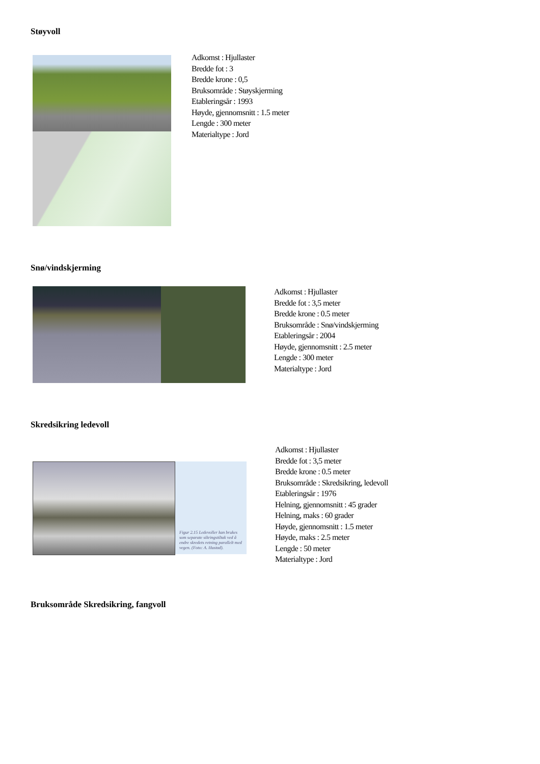Støyvoll
Adkomst : Hjullaster
Bredde fot : 3
Bredde krone : 0,5
Bruksområde : Støyskjerming
Etableringsår : 1993
Høyde, gjennomsnitt : 1.5 meter
Lengde : 300 meter
Materialtype : Jord
Snø/vindskjerming
Adkomst : Hjullaster
Bredde fot : 3,5 meter
Bredde krone : 0.5 meter
Bruksområde : Snø/vindskjerming
Etableringsår : 2004
Høyde, gjennomsnitt : 2.5 meter
Lengde : 300 meter
Materialtype : Jord
Skredsikring ledevoll
Figur 2.15 Ledevoller kan brukes som separate sikringstiltak ved å endre skredets retning parallelt med vegen. (Foto: A. Hustad).
Adkomst : Hjullaster
Bredde fot : 3,5 meter
Bredde krone : 0.5 meter
Bruksområde : Skredsikring, ledevoll
Etableringsår : 1976
Helning, gjennomsnitt : 45 grader
Helning, maks : 60 grader
Høyde, gjennomsnitt : 1.5 meter
Høyde, maks : 2.5 meter
Lengde : 50 meter
Materialtype : Jord
Bruksområde Skredsikring, fangvoll